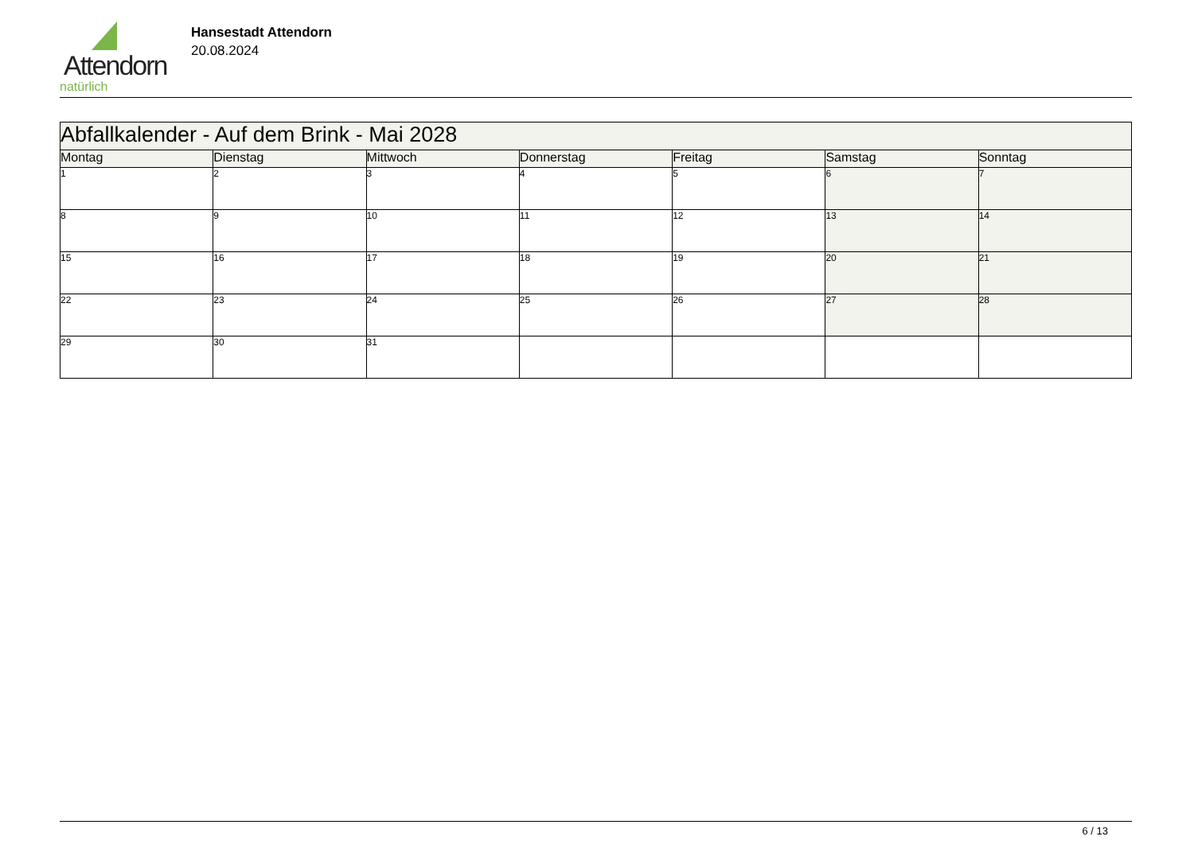Attendorn
natürlich
Hansestadt Attendorn
20.08.2024
| Abfallkalender - Auf dem Brink - Mai 2028 | | | | | | |
| Montag | Dienstag | Mittwoch | Donnerstag | Freitag | Samstag | Sonntag |
| 1 | 2 | 3 | 4 | 5 | 6 | 7 |
| 8 | 9 | 10 | 11 | 12 | 13 | 14 |
| 15 | 16 | 17 | 18 | 19 | 20 | 21 |
| 22 | 23 | 24 | 25 | 26 | 27 | 28 |
| 29 | 30 | 31 | | | | |
6 / 13